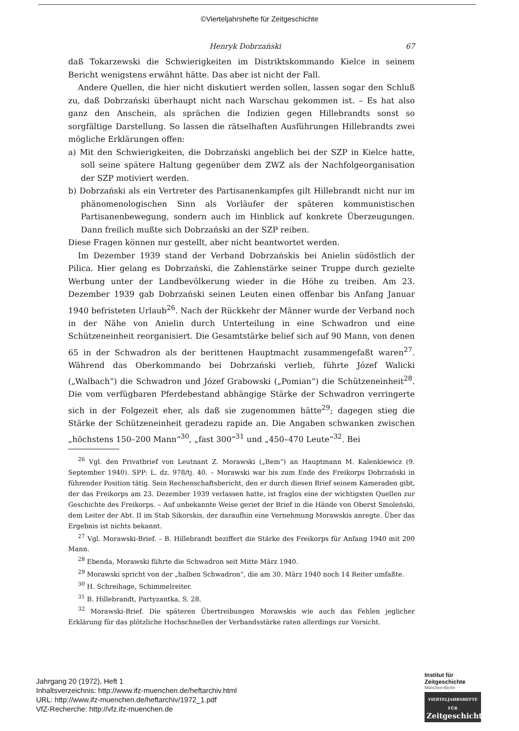©Vierteljahrshefte für Zeitgeschichte
Henryk Dobrzański 67
daß Tokarzewski die Schwierigkeiten im Distriktskommando Kielce in seinem Bericht wenigstens erwähnt hätte. Das aber ist nicht der Fall.
Andere Quellen, die hier nicht diskutiert werden sollen, lassen sogar den Schluß zu, daß Dobrzański überhaupt nicht nach Warschau gekommen ist. – Es hat also ganz den Anschein, als sprächen die Indizien gegen Hillebrandts sonst so sorgfältige Darstellung. So lassen die rätselhaften Ausführungen Hillebrandts zwei mögliche Erklärungen offen:
a) Mit den Schwierigkeiten, die Dobrzański angeblich bei der SZP in Kielce hatte, soll seine spätere Haltung gegenüber dem ZWZ als der Nachfolgeorganisation der SZP motiviert werden.
b) Dobrzański als ein Vertreter des Partisanenkampfes gilt Hillebrandt nicht nur im phänomenologischen Sinn als Vorläufer der späteren kommunistischen Partisanenbewegung, sondern auch im Hinblick auf konkrete Überzeugungen. Dann freilich mußte sich Dobrzański an der SZP reiben.
Diese Fragen können nur gestellt, aber nicht beantwortet werden.
Im Dezember 1939 stand der Verband Dobrzańskis bei Anielin südöstlich der Pilica. Hier gelang es Dobrzański, die Zahlenstärke seiner Truppe durch gezielte Werbung unter der Landbevölkerung wieder in die Höhe zu treiben. Am 23. Dezember 1939 gab Dobrzański seinen Leuten einen offenbar bis Anfang Januar 1940 befristeten Urlaub<sup>26</sup>. Nach der Rückkehr der Männer wurde der Verband noch in der Nähe von Anielin durch Unterteilung in eine Schwadron und eine Schützeneinheit reorganisiert. Die Gesamtstärke belief sich auf 90 Mann, von denen 65 in der Schwadron als der berittenen Hauptmacht zusammengefaßt waren<sup>27</sup>. Während das Oberkommando bei Dobrzański verlieb, führte Józef Walicki („Walbach“) die Schwadron und Józef Grabowski („Pomian“) die Schützeneinheit<sup>28</sup>. Die vom verfügbaren Pferdebestand abhängige Stärke der Schwadron verringerte sich in der Folgezeit eher, als daß sie zugenommen hätte<sup>29</sup>; dagegen stieg die Stärke der Schützeneinheit geradezu rapide an. Die Angaben schwanken zwischen „höchstens 150–200 Mann“<sup>30</sup>, „fast 300“<sup>31</sup> und „450–470 Leute“<sup>32</sup>. Bei
<sup>26</sup> Vgl. den Privatbrief von Leutnant Z. Morawski („Bem“) an Hauptmann M. Kalenkiewicz (9. September 1940). SPP: L. dz. 978/tj. 40. – Morawski war bis zum Ende des Freikorps Dobrzański in führender Position tätig. Sein Rechenschaftsbericht, den er durch diesen Brief seinem Kameraden gibt, der das Freikorps am 23. Dezember 1939 verlassen hatte, ist fraglos eine der wichtigsten Quellen zur Geschichte des Freikorps. – Auf unbekannte Weise geriet der Brief in die Hände von Oberst Smoleński, dem Leiter der Abt. II im Stab Sikorskis, der daraufhin eine Vernehmung Morawskis anregte. Über das Ergebnis ist nichts bekannt.
<sup>27</sup> Vgl. Morawski-Brief. – B. Hillebrandt beziffert die Stärke des Freikorps für Anfang 1940 mit 200 Mann.
<sup>28</sup> Ebenda, Morawski führte die Schwadron seit Mitte März 1940.
<sup>29</sup> Morawski spricht von der „halben Schwadron“, die am 30. März 1940 noch 14 Reiter umfaßte.
<sup>30</sup> H. Schreihage, Schimmelreiter.
<sup>31</sup> B. Hillebrandt, Partyzantka, S. 28.
<sup>32</sup> Morawski-Brief. Die späteren Übertreibungen Morawskis wie auch das Fehlen jeglicher Erklärung für das plötzliche Hochschnellen der Verbandsstärke raten allerdings zur Vorsicht.
Jahrgang 20 (1972), Heft 1
Inhaltsverzeichnis: http://www.ifz-muenchen.de/heftarchiv.html
URL: http://www.ifz-muenchen.de/heftarchiv/1972_1.pdf
VfZ-Recherche: http://vfz.ifz-muenchen.de
Institut für
Zeitgeschichte
München-Berlin
VIERTELJAHRSHEFTE FÜR
Zeitgeschichte